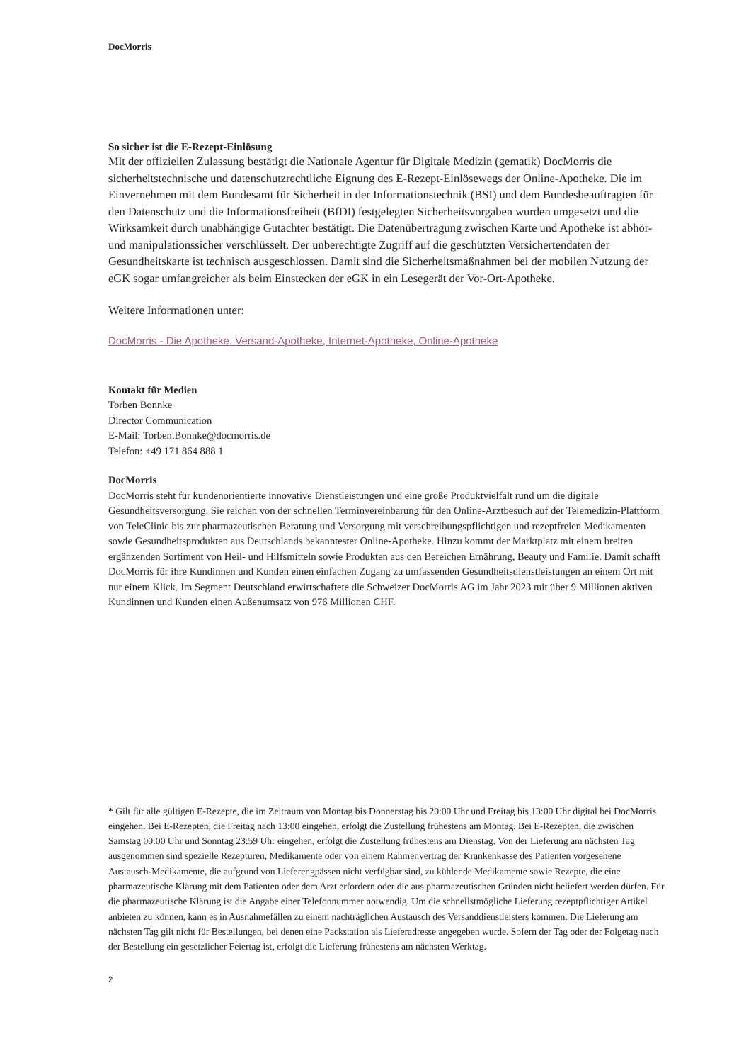DocMorris
So sicher ist die E-Rezept-Einlösung
Mit der offiziellen Zulassung bestätigt die Nationale Agentur für Digitale Medizin (gematik) DocMorris die sicherheitstechnische und datenschutzrechtliche Eignung des E-Rezept-Einlösewegs der Online-Apotheke. Die im Einvernehmen mit dem Bundesamt für Sicherheit in der Informationstechnik (BSI) und dem Bundesbeauftragten für den Datenschutz und die Informationsfreiheit (BfDI) festgelegten Sicherheitsvorgaben wurden umgesetzt und die Wirksamkeit durch unabhängige Gutachter bestätigt. Die Datenübertragung zwischen Karte und Apotheke ist abhör- und manipulationssicher verschlüsselt. Der unberechtigte Zugriff auf die geschützten Versichertendaten der Gesundheitskarte ist technisch ausgeschlossen. Damit sind die Sicherheitsmaßnahmen bei der mobilen Nutzung der eGK sogar umfangreicher als beim Einstecken der eGK in ein Lesegerät der Vor-Ort-Apotheke.
Weitere Informationen unter:
DocMorris - Die Apotheke. Versand-Apotheke, Internet-Apotheke, Online-Apotheke
Kontakt für Medien
Torben Bonnke
Director Communication
E-Mail: Torben.Bonnke@docmorris.de
Telefon: +49 171 864 888 1
DocMorris
DocMorris steht für kundenorientierte innovative Dienstleistungen und eine große Produktvielfalt rund um die digitale Gesundheitsversorgung. Sie reichen von der schnellen Terminvereinbarung für den Online-Arztbesuch auf der Telemedizin-Plattform von TeleClinic bis zur pharmazeutischen Beratung und Versorgung mit verschreibungspflichtigen und rezeptfreien Medikamenten sowie Gesundheitsprodukten aus Deutschlands bekanntester Online-Apotheke. Hinzu kommt der Marktplatz mit einem breiten ergänzenden Sortiment von Heil- und Hilfsmitteln sowie Produkten aus den Bereichen Ernährung, Beauty und Familie. Damit schafft DocMorris für ihre Kundinnen und Kunden einen einfachen Zugang zu umfassenden Gesundheitsdienstleistungen an einem Ort mit nur einem Klick. Im Segment Deutschland erwirtschaftete die Schweizer DocMorris AG im Jahr 2023 mit über 9 Millionen aktiven Kundinnen und Kunden einen Außenumsatz von 976 Millionen CHF.
* Gilt für alle gültigen E-Rezepte, die im Zeitraum von Montag bis Donnerstag bis 20:00 Uhr und Freitag bis 13:00 Uhr digital bei DocMorris eingehen. Bei E-Rezepten, die Freitag nach 13:00 eingehen, erfolgt die Zustellung frühestens am Montag. Bei E-Rezepten, die zwischen Samstag 00:00 Uhr und Sonntag 23:59 Uhr eingehen, erfolgt die Zustellung frühestens am Dienstag. Von der Lieferung am nächsten Tag ausgenommen sind spezielle Rezepturen, Medikamente oder von einem Rahmenvertrag der Krankenkasse des Patienten vorgesehene Austausch-Medikamente, die aufgrund von Lieferengpässen nicht verfügbar sind, zu kühlende Medikamente sowie Rezepte, die eine pharmazeutische Klärung mit dem Patienten oder dem Arzt erfordern oder die aus pharmazeutischen Gründen nicht beliefert werden dürfen. Für die pharmazeutische Klärung ist die Angabe einer Telefonnummer notwendig. Um die schnellstmögliche Lieferung rezeptpflichtiger Artikel anbieten zu können, kann es in Ausnahmefällen zu einem nachträglichen Austausch des Versanddienstleisters kommen. Die Lieferung am nächsten Tag gilt nicht für Bestellungen, bei denen eine Packstation als Lieferadresse angegeben wurde. Sofern der Tag oder der Folgetag nach der Bestellung ein gesetzlicher Feiertag ist, erfolgt die Lieferung frühestens am nächsten Werktag.
2